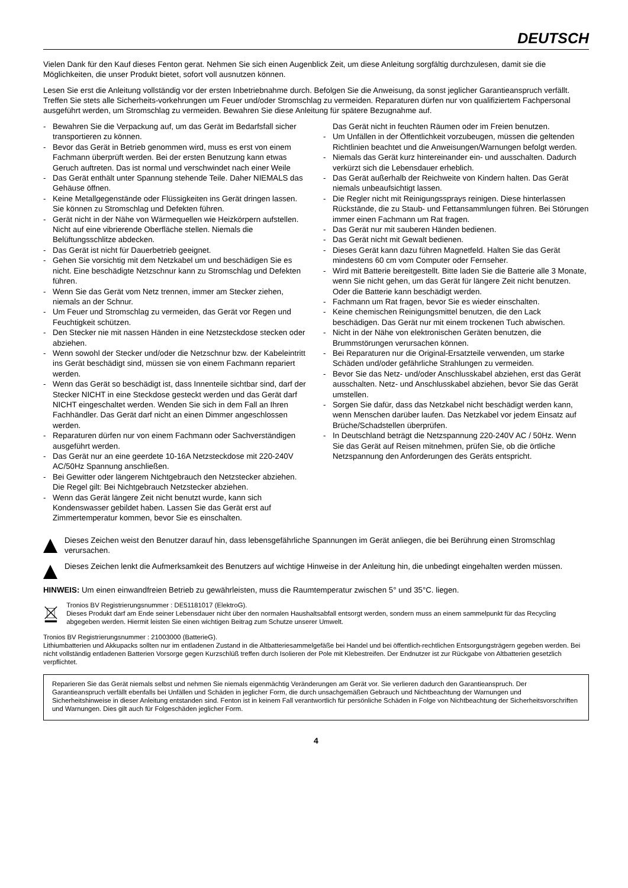DEUTSCH
Vielen Dank für den Kauf dieses Fenton gerat. Nehmen Sie sich einen Augenblick Zeit, um diese Anleitung sorgfältig durchzulesen, damit sie die Möglichkeiten, die unser Produkt bietet, sofort voll ausnutzen können.
Lesen Sie erst die Anleitung vollständig vor der ersten Inbetriebnahme durch. Befolgen Sie die Anweisung, da sonst jeglicher Garantieanspruch verfällt. Treffen Sie stets alle Sicherheits-vorkehrungen um Feuer und/oder Stromschlag zu vermeiden. Reparaturen dürfen nur von qualifiziertem Fachpersonal ausgeführt werden, um Stromschlag zu vermeiden. Bewahren Sie diese Anleitung für spätere Bezugnahme auf.
- Bewahren Sie die Verpackung auf, um das Gerät im Bedarfsfall sicher transportieren zu können.
- Bevor das Gerät in Betrieb genommen wird, muss es erst von einem Fachmann überprüft werden. Bei der ersten Benutzung kann etwas Geruch auftreten. Das ist normal und verschwindet nach einer Weile
- Das Gerät enthält unter Spannung stehende Teile. Daher NIEMALS das Gehäuse öffnen.
- Keine Metallgegenstände oder Flüssigkeiten ins Gerät dringen lassen. Sie können zu Stromschlag und Defekten führen.
- Gerät nicht in der Nähe von Wärmequellen wie Heizkörpern aufstellen. Nicht auf eine vibrierende Oberfläche stellen. Niemals die Belüftungsschlitze abdecken.
- Das Gerät ist nicht für Dauerbetrieb geeignet.
- Gehen Sie vorsichtig mit dem Netzkabel um und beschädigen Sie es nicht. Eine beschädigte Netzschnur kann zu Stromschlag und Defekten führen.
- Wenn Sie das Gerät vom Netz trennen, immer am Stecker ziehen, niemals an der Schnur.
- Um Feuer und Stromschlag zu vermeiden, das Gerät vor Regen und Feuchtigkeit schützen.
- Den Stecker nie mit nassen Händen in eine Netzsteckdose stecken oder abziehen.
- Wenn sowohl der Stecker und/oder die Netzschnur bzw. der Kabeleintritt ins Gerät beschädigt sind, müssen sie von einem Fachmann repariert werden.
- Wenn das Gerät so beschädigt ist, dass Innenteile sichtbar sind, darf der Stecker NICHT in eine Steckdose gesteckt werden und das Gerät darf NICHT eingeschaltet werden. Wenden Sie sich in dem Fall an Ihren Fachhändler. Das Gerät darf nicht an einen Dimmer angeschlossen werden.
- Reparaturen dürfen nur von einem Fachmann oder Sachverständigen ausgeführt werden.
- Das Gerät nur an eine geerdete 10-16A Netzsteckdose mit 220-240V AC/50Hz Spannung anschließen.
- Bei Gewitter oder längerem Nichtgebrauch den Netzstecker abziehen. Die Regel gilt: Bei Nichtgebrauch Netzstecker abziehen.
- Wenn das Gerät längere Zeit nicht benutzt wurde, kann sich Kondenswasser gebildet haben. Lassen Sie das Gerät erst auf Zimmertemperatur kommen, bevor Sie es einschalten.
Das Gerät nicht in feuchten Räumen oder im Freien benutzen.
- Um Unfällen in der Öffentlichkeit vorzubeugen, müssen die geltenden Richtlinien beachtet und die Anweisungen/Warnungen befolgt werden.
- Niemals das Gerät kurz hintereinander ein- und ausschalten. Dadurch verkürzt sich die Lebensdauer erheblich.
- Das Gerät außerhalb der Reichweite von Kindern halten. Das Gerät niemals unbeaufsichtigt lassen.
- Die Regler nicht mit Reinigungssprays reinigen. Diese hinterlassen Rückstände, die zu Staub- und Fettansammlungen führen. Bei Störungen immer einen Fachmann um Rat fragen.
- Das Gerät nur mit sauberen Händen bedienen.
- Das Gerät nicht mit Gewalt bedienen.
- Dieses Gerät kann dazu führen Magnetfeld. Halten Sie das Gerät mindestens 60 cm vom Computer oder Fernseher.
- Wird mit Batterie bereitgestellt. Bitte laden Sie die Batterie alle 3 Monate, wenn Sie nicht gehen, um das Gerät für längere Zeit nicht benutzen. Oder die Batterie kann beschädigt werden.
- Fachmann um Rat fragen, bevor Sie es wieder einschalten.
- Keine chemischen Reinigungsmittel benutzen, die den Lack beschädigen. Das Gerät nur mit einem trockenen Tuch abwischen.
- Nicht in der Nähe von elektronischen Geräten benutzen, die Brummstörungen verursachen können.
- Bei Reparaturen nur die Original-Ersatzteile verwenden, um starke Schäden und/oder gefährliche Strahlungen zu vermeiden.
- Bevor Sie das Netz- und/oder Anschlusskabel abziehen, erst das Gerät ausschalten. Netz- und Anschlusskabel abziehen, bevor Sie das Gerät umstellen.
- Sorgen Sie dafür, dass das Netzkabel nicht beschädigt werden kann, wenn Menschen darüber laufen. Das Netzkabel vor jedem Einsatz auf Brüche/Schadstellen überprüfen.
- In Deutschland beträgt die Netzspannung 220-240V AC / 50Hz. Wenn Sie das Gerät auf Reisen mitnehmen, prüfen Sie, ob die örtliche Netzspannung den Anforderungen des Geräts entspricht.
Dieses Zeichen weist den Benutzer darauf hin, dass lebensgefährliche Spannungen im Gerät anliegen, die bei Berührung einen Stromschlag verursachen.
Dieses Zeichen lenkt die Aufmerksamkeit des Benutzers auf wichtige Hinweise in der Anleitung hin, die unbedingt eingehalten werden müssen.
HINWEIS: Um einen einwandfreien Betrieb zu gewährleisten, muss die Raumtemperatur zwischen 5° und 35°C. liegen.
Tronios BV Registrierungsnummer : DE51181017 (ElektroG).
Dieses Produkt darf am Ende seiner Lebensdauer nicht über den normalen Haushaltsabfall entsorgt werden, sondern muss an einem sammelpunkt für das Recycling abgegeben werden. Hiermit leisten Sie einen wichtigen Beitrag zum Schutze unserer Umwelt.
Tronios BV Registrierungsnummer : 21003000 (BatterieG).
Lithiumbatterien und Akkupacks sollten nur im entladenen Zustand in die Altbatteriesammelgefäße bei Handel und bei öffentlich-rechtlichen Entsorgungsträgern gegeben werden. Bei nicht vollständig entladenen Batterien Vorsorge gegen Kurzschlüß treffen durch Isolieren der Pole mit Klebestreifen. Der Endnutzer ist zur Rückgabe von Altbatterien gesetzlich verpflichtet.
Reparieren Sie das Gerät niemals selbst und nehmen Sie niemals eigenmächtig Veränderungen am Gerät vor. Sie verlieren dadurch den Garantieanspruch. Der Garantieanspruch verfällt ebenfalls bei Unfällen und Schäden in jeglicher Form, die durch unsachgemäßen Gebrauch und Nichtbeachtung der Warnungen und Sicherheitshinweise in dieser Anleitung entstanden sind. Fenton ist in keinem Fall verantwortlich für persönliche Schäden in Folge von Nichtbeachtung der Sicherheitsvorschriften und Warnungen. Dies gilt auch für Folgeschäden jeglicher Form.
4